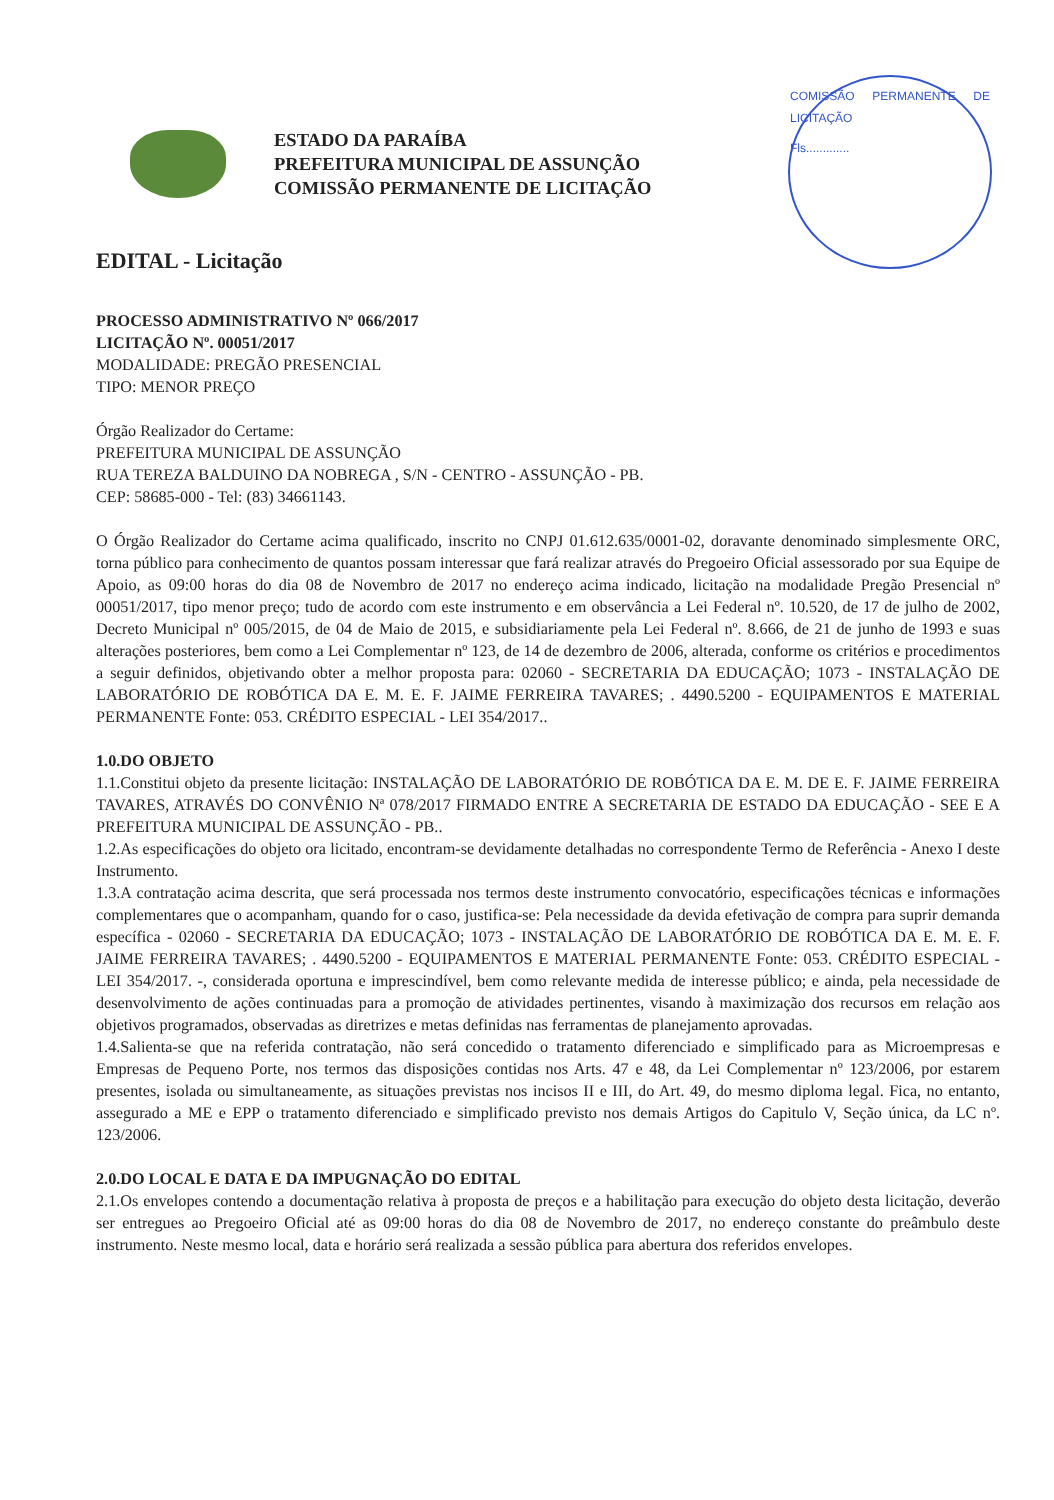ESTADO DA PARAÍBA
PREFEITURA MUNICIPAL DE ASSUNÇÃO
COMISSÃO PERMANENTE DE LICITAÇÃO
COMISSÃO PERMANENTE DE LICITAÇÃO
Fls.............
EDITAL - Licitação
PROCESSO ADMINISTRATIVO Nº 066/2017
LICITAÇÃO Nº. 00051/2017
MODALIDADE: PREGÃO PRESENCIAL
TIPO: MENOR PREÇO
Órgão Realizador do Certame:
PREFEITURA MUNICIPAL DE ASSUNÇÃO
RUA TEREZA BALDUINO DA NOBREGA , S/N - CENTRO - ASSUNÇÃO - PB.
CEP: 58685-000 - Tel: (83) 34661143.
O Órgão Realizador do Certame acima qualificado, inscrito no CNPJ 01.612.635/0001-02, doravante denominado simplesmente ORC, torna público para conhecimento de quantos possam interessar que fará realizar através do Pregoeiro Oficial assessorado por sua Equipe de Apoio, as 09:00 horas do dia 08 de Novembro de 2017 no endereço acima indicado, licitação na modalidade Pregão Presencial nº 00051/2017, tipo menor preço; tudo de acordo com este instrumento e em observância a Lei Federal nº. 10.520, de 17 de julho de 2002, Decreto Municipal nº 005/2015, de 04 de Maio de 2015, e subsidiariamente pela Lei Federal nº. 8.666, de 21 de junho de 1993 e suas alterações posteriores, bem como a Lei Complementar nº 123, de 14 de dezembro de 2006, alterada, conforme os critérios e procedimentos a seguir definidos, objetivando obter a melhor proposta para: 02060 - SECRETARIA DA EDUCAÇÃO; 1073 - INSTALAÇÃO DE LABORATÓRIO DE ROBÓTICA DA E. M. E. F. JAIME FERREIRA TAVARES; . 4490.5200 - EQUIPAMENTOS E MATERIAL PERMANENTE Fonte: 053. CRÉDITO ESPECIAL - LEI 354/2017..
1.0.DO OBJETO
1.1.Constitui objeto da presente licitação: INSTALAÇÃO DE LABORATÓRIO DE ROBÓTICA DA E. M. DE E. F. JAIME FERREIRA TAVARES, ATRAVÉS DO CONVÊNIO Nª 078/2017 FIRMADO ENTRE A SECRETARIA DE ESTADO DA EDUCAÇÃO - SEE E A PREFEITURA MUNICIPAL DE ASSUNÇÃO - PB..
1.2.As especificações do objeto ora licitado, encontram-se devidamente detalhadas no correspondente Termo de Referência - Anexo I deste Instrumento.
1.3.A contratação acima descrita, que será processada nos termos deste instrumento convocatório, especificações técnicas e informações complementares que o acompanham, quando for o caso, justifica-se: Pela necessidade da devida efetivação de compra para suprir demanda específica - 02060 - SECRETARIA DA EDUCAÇÃO; 1073 - INSTALAÇÃO DE LABORATÓRIO DE ROBÓTICA DA E. M. E. F. JAIME FERREIRA TAVARES; . 4490.5200 - EQUIPAMENTOS E MATERIAL PERMANENTE Fonte: 053. CRÉDITO ESPECIAL - LEI 354/2017. -, considerada oportuna e imprescindível, bem como relevante medida de interesse público; e ainda, pela necessidade de desenvolvimento de ações continuadas para a promoção de atividades pertinentes, visando à maximização dos recursos em relação aos objetivos programados, observadas as diretrizes e metas definidas nas ferramentas de planejamento aprovadas.
1.4.Salienta-se que na referida contratação, não será concedido o tratamento diferenciado e simplificado para as Microempresas e Empresas de Pequeno Porte, nos termos das disposições contidas nos Arts. 47 e 48, da Lei Complementar nº 123/2006, por estarem presentes, isolada ou simultaneamente, as situações previstas nos incisos II e III, do Art. 49, do mesmo diploma legal. Fica, no entanto, assegurado a ME e EPP o tratamento diferenciado e simplificado previsto nos demais Artigos do Capitulo V, Seção única, da LC nº. 123/2006.
2.0.DO LOCAL E DATA E DA IMPUGNAÇÃO DO EDITAL
2.1.Os envelopes contendo a documentação relativa à proposta de preços e a habilitação para execução do objeto desta licitação, deverão ser entregues ao Pregoeiro Oficial até as 09:00 horas do dia 08 de Novembro de 2017, no endereço constante do preâmbulo deste instrumento. Neste mesmo local, data e horário será realizada a sessão pública para abertura dos referidos envelopes.